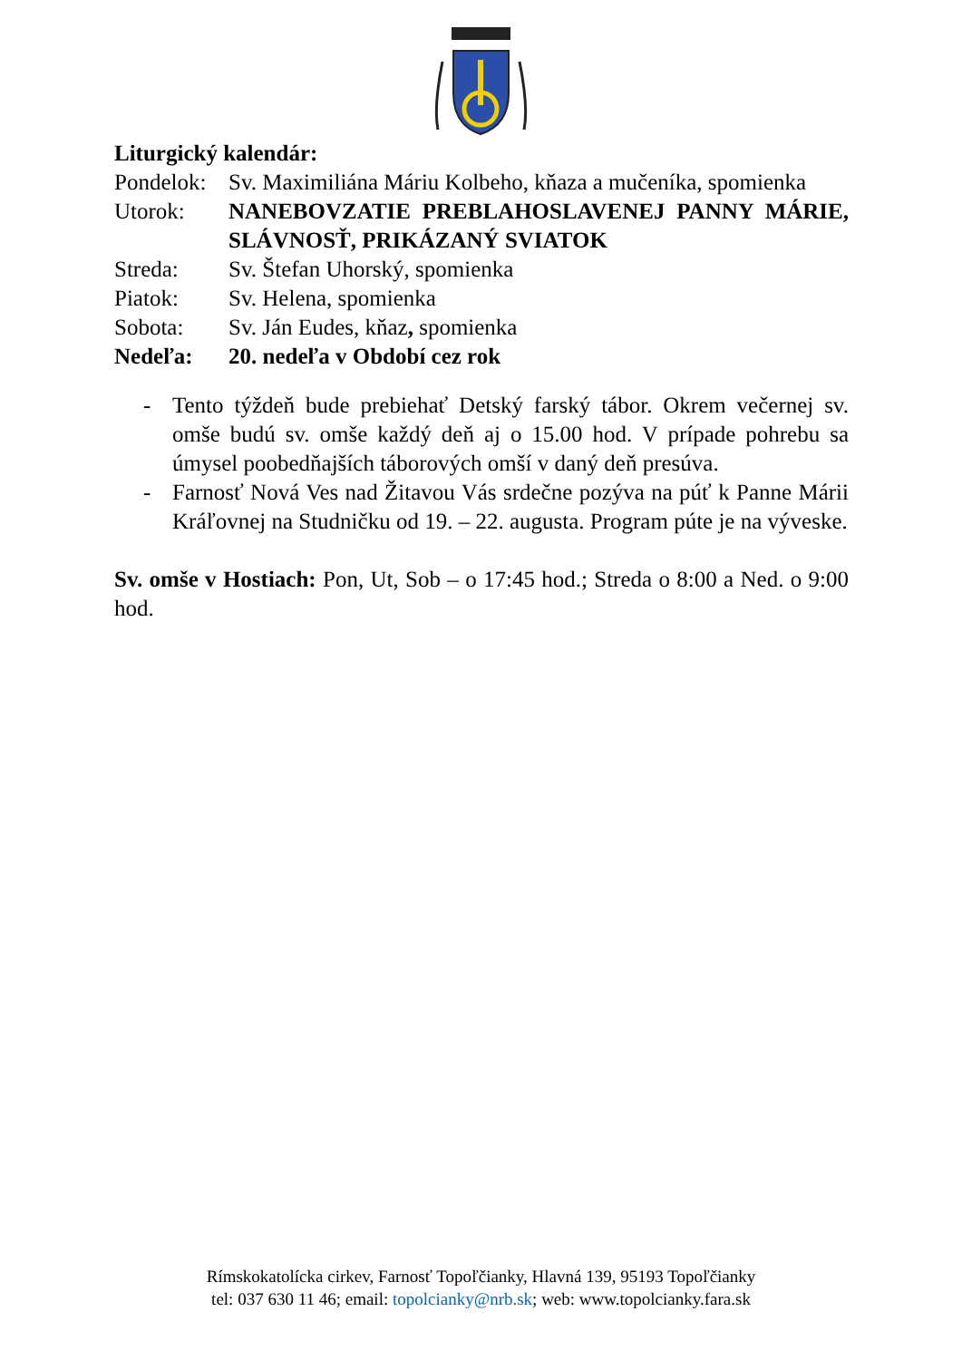Liturgický kalendár:
| Pondelok: | Sv. Maximiliána Máriu Kolbeho, kňaza a mučeníka, spomienka |
| Utorok: | NANEBOVZATIE PREBLAHOSLAVENEJ PANNY MÁRIE, SLÁVNOSŤ, PRIKÁZANÝ SVIATOK |
| Streda: | Sv. Štefan Uhorský, spomienka |
| Piatok: | Sv. Helena, spomienka |
| Sobota: | Sv. Ján Eudes, kňaz , spomienka |
| Nedeľa: | 20. nedeľa v Období cez rok |
- Tento týždeň bude prebiehať Detský farský tábor. Okrem večernej sv. omše budú sv. omše každý deň aj o 15.00 hod. V prípade pohrebu sa úmysel poobedňajších táborových omší v daný deň presúva.
- Farnosť Nová Ves nad Žitavou Vás srdečne pozýva na púť k Panne Márii Kráľovnej na Studničku od 19. – 22. augusta. Program púte je na vývеske.
Sv. omše v Hostiach: Pon, Ut, Sob – o 17:45 hod.; Streda o 8:00 a Ned. o 9:00 hod.
Rímskokatolícka cirkev, Farnosť Topoľčianky, Hlavná 139, 95193 Topoľčianky
tel: 037 630 11 46; email: topolcianky@nrb.sk; web: www.topolcianky.fara.sk